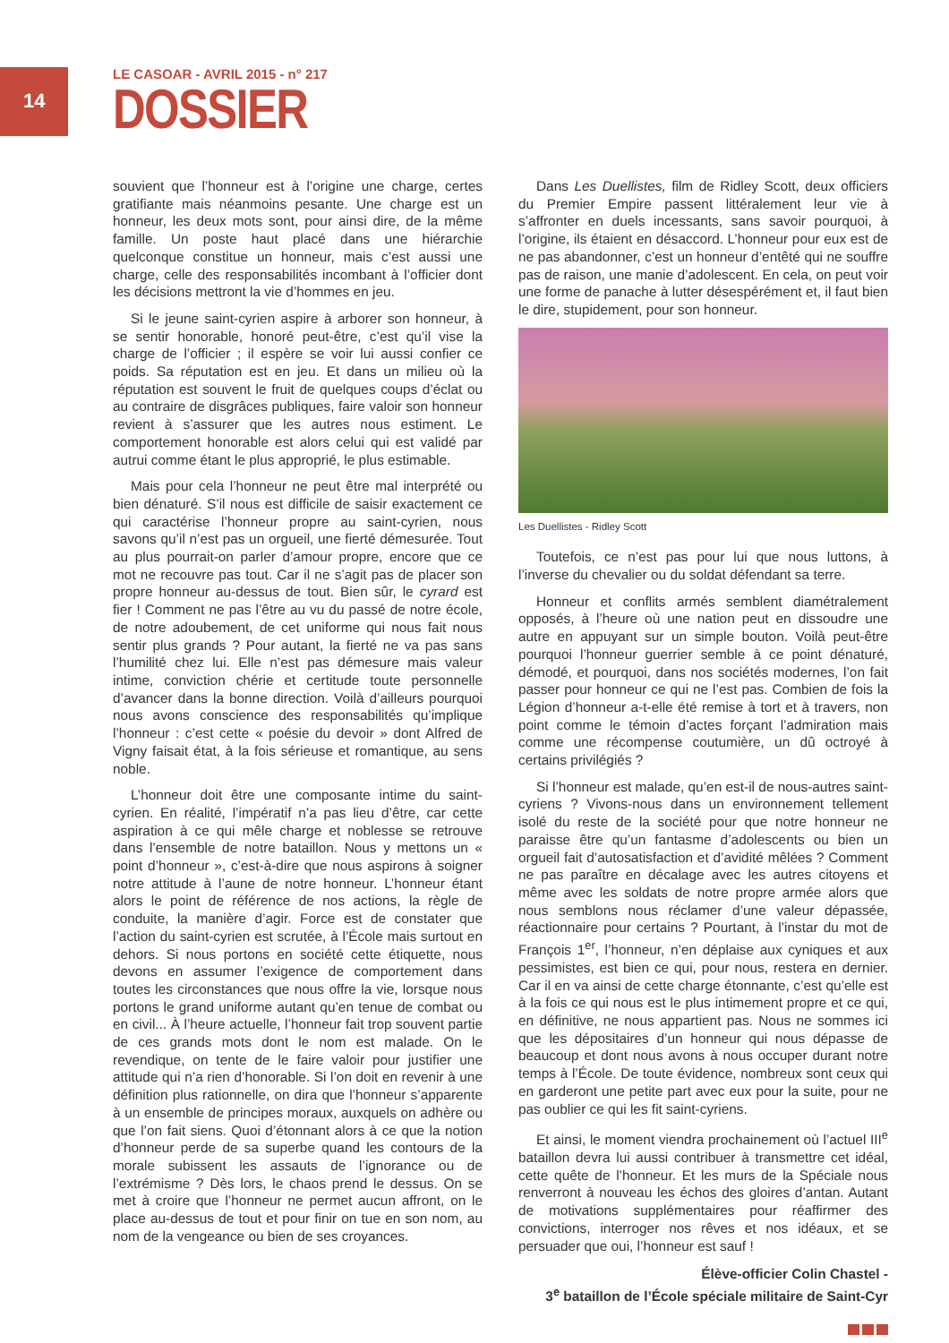14
LE CASOAR - AVRIL 2015 - n° 217
DOSSIER
souvient que l’honneur est à l’origine une charge, certes gratifiante mais néanmoins pesante. Une charge est un honneur, les deux mots sont, pour ainsi dire, de la même famille. Un poste haut placé dans une hiérarchie quelconque constitue un honneur, mais c’est aussi une charge, celle des responsabilités incombant à l’officier dont les décisions mettront la vie d’hommes en jeu.
Si le jeune saint-cyrien aspire à arborer son honneur, à se sentir honorable, honoré peut-être, c’est qu’il vise la charge de l’officier ; il espère se voir lui aussi confier ce poids. Sa réputation est en jeu. Et dans un milieu où la réputation est souvent le fruit de quelques coups d’éclat ou au contraire de disgrâces publiques, faire valoir son honneur revient à s’assurer que les autres nous estiment. Le comportement honorable est alors celui qui est validé par autrui comme étant le plus approprié, le plus estimable.
Mais pour cela l’honneur ne peut être mal interprété ou bien dénaturé. S’il nous est difficile de saisir exactement ce qui caractérise l’honneur propre au saint-cyrien, nous savons qu’il n’est pas un orgueil, une fierté démesurée. Tout au plus pourrait-on parler d’amour propre, encore que ce mot ne recouvre pas tout. Car il ne s’agit pas de placer son propre honneur au-dessus de tout. Bien sûr, le cyrard est fier ! Comment ne pas l’être au vu du passé de notre école, de notre adoubement, de cet uniforme qui nous fait nous sentir plus grands ? Pour autant, la fierté ne va pas sans l’humilité chez lui. Elle n’est pas démesure mais valeur intime, conviction chérie et certitude toute personnelle d’avancer dans la bonne direction. Voilà d’ailleurs pourquoi nous avons conscience des responsabilités qu’implique l’honneur : c’est cette « poésie du devoir » dont Alfred de Vigny faisait état, à la fois sérieuse et romantique, au sens noble.
L’honneur doit être une composante intime du saint-cyrien. En réalité, l’impératif n’a pas lieu d’être, car cette aspiration à ce qui mêle charge et noblesse se retrouve dans l’ensemble de notre bataillon. Nous y mettons un « point d’honneur », c’est-à-dire que nous aspirons à soigner notre attitude à l’aune de notre honneur. L’honneur étant alors le point de référence de nos actions, la règle de conduite, la manière d’agir. Force est de constater que l’action du saint-cyrien est scrutée, à l’École mais surtout en dehors. Si nous portons en société cette étiquette, nous devons en assumer l’exigence de comportement dans toutes les circonstances que nous offre la vie, lorsque nous portons le grand uniforme autant qu’en tenue de combat ou en civil... À l’heure actuelle, l’honneur fait trop souvent partie de ces grands mots dont le nom est malade. On le revendique, on tente de le faire valoir pour justifier une attitude qui n’a rien d’honorable. Si l’on doit en revenir à une définition plus rationnelle, on dira que l’honneur s’apparente à un ensemble de principes moraux, auxquels on adhère ou que l’on fait siens. Quoi d’étonnant alors à ce que la notion d’honneur perde de sa superbe quand les contours de la morale subissent les assauts de l’ignorance ou de l’extrémisme ? Dès lors, le chaos prend le dessus. On se met à croire que l’honneur ne permet aucun affront, on le place au-dessus de tout et pour finir on tue en son nom, au nom de la vengeance ou bien de ses croyances.
Dans Les Duellistes, film de Ridley Scott, deux officiers du Premier Empire passent littéralement leur vie à s’affronter en duels incessants, sans savoir pourquoi, à l’origine, ils étaient en désaccord. L’honneur pour eux est de ne pas abandonner, c’est un honneur d’entêté qui ne souffre pas de raison, une manie d’adolescent. En cela, on peut voir une forme de panache à lutter désespérément et, il faut bien le dire, stupidement, pour son honneur.
Les Duellistes - Ridley Scott
Toutefois, ce n’est pas pour lui que nous luttons, à l’inverse du chevalier ou du soldat défendant sa terre.
Honneur et conflits armés semblent diamétralement opposés, à l’heure où une nation peut en dissoudre une autre en appuyant sur un simple bouton. Voilà peut-être pourquoi l’honneur guerrier semble à ce point dénaturé, démodé, et pourquoi, dans nos sociétés modernes, l’on fait passer pour honneur ce qui ne l’est pas. Combien de fois la Légion d’honneur a-t-elle été remise à tort et à travers, non point comme le témoin d’actes forçant l’admiration mais comme une récompense coutumière, un dû octroyé à certains privilégiés ?
Si l’honneur est malade, qu’en est-il de nous-autres saint-cyriens ? Vivons-nous dans un environnement tellement isolé du reste de la société pour que notre honneur ne paraisse être qu’un fantasme d’adolescents ou bien un orgueil fait d’autosatisfaction et d’avidité mêlées ? Comment ne pas paraître en décalage avec les autres citoyens et même avec les soldats de notre propre armée alors que nous semblons nous réclamer d’une valeur dépassée, réactionnaire pour certains ? Pourtant, à l’instar du mot de François 1<sup>er</sup>, l’honneur, n’en déplaise aux cyniques et aux pessimistes, est bien ce qui, pour nous, restera en dernier. Car il en va ainsi de cette charge étonnante, c’est qu’elle est à la fois ce qui nous est le plus intimement propre et ce qui, en définitive, ne nous appartient pas. Nous ne sommes ici que les dépositaires d’un honneur qui nous dépasse de beaucoup et dont nous avons à nous occuper durant notre temps à l’École. De toute évidence, nombreux sont ceux qui en garderont une petite part avec eux pour la suite, pour ne pas oublier ce qui les fit saint-cyriens.
Et ainsi, le moment viendra prochainement où l’actuel III<sup>e</sup> bataillon devra lui aussi contribuer à transmettre cet idéal, cette quête de l’honneur. Et les murs de la Spéciale nous renverront à nouveau les échos des gloires d’antan. Autant de motivations supplémentaires pour réaffirmer des convictions, interroger nos rêves et nos idéaux, et se persuader que oui, l’honneur est sauf !
Élève-officier Colin Chastel -
3<sup>e</sup> bataillon de l’École spéciale militaire de Saint-Cyr